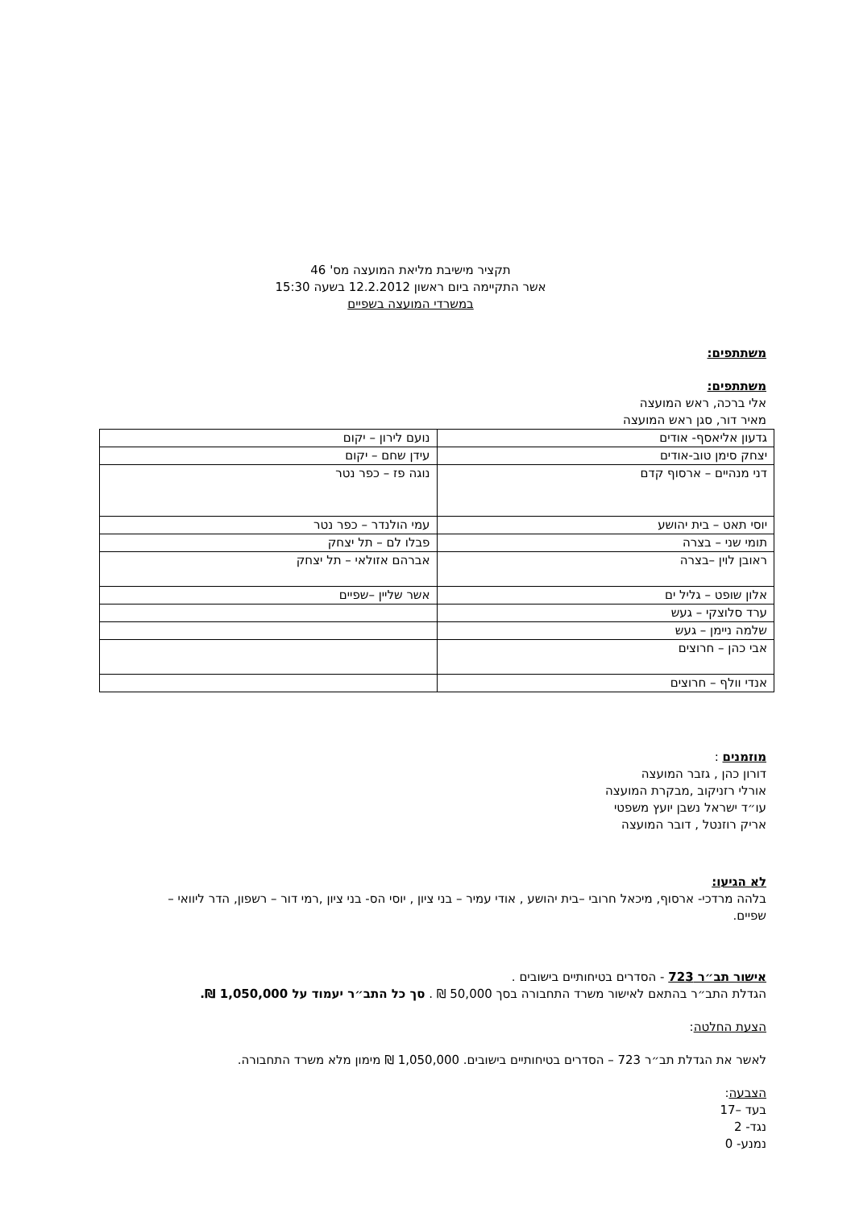תקציר מישיבת מליאת המועצה מס' 46
אשר התקיימה ביום ראשון 12.2.2012 בשעה 15:30
במשרדי המועצה בשפיים
משתתפים:
משתתפים:
אלי ברכה, ראש המועצה
מאיר דור, סגן ראש המועצה
| גדעון אליאסף- אודים | נועם לירון – יקום |
| יצחק סימן טוב-אודים | עידן שחם – יקום |
| דני מנהיים – ארסוף קדם | נוגה פז – כפר נטר |
| יוסי תאט – בית יהושע | עמי הולנדר – כפר נטר |
| תומי שני – בצרה | פבלו לם – תל יצחק |
| ראובן לוין –בצרה | אברהם אזולאי – תל יצחק |
| אלון שופט – גליל ים | אשר שליין –שפיים |
| ערד סלוצקי – געש | |
| שלמה ניימן – געש | |
| אבי כהן – חרוצים | |
| אנדי וולף – חרוצים | |
מוזמנים :
דורון כהן , גזבר המועצה
אורלי רזניקוב ,מבקרת המועצה
עו״ד ישראל נשבן יועץ משפטי
אריק רוזנטל , דובר המועצה
לא הגיעו:
בלהה מרדכי- ארסוף, מיכאל חרובי –בית יהושע , אודי עמיר – בני ציון , יוסי הס- בני ציון ,רמי דור – רשפון, הדר ליוואי –שפיים.
אישור תב״ר 723 - הסדרים בטיחותיים בישובים .
הגדלת התב״ר בהתאם לאישור משרד התחבורה בסך 50,000 ₪ . סך כל התב״ר יעמוד על 1,050,000 ₪.
הצעת החלטה:
לאשר את הגדלת תב״ר 723 – הסדרים בטיחותיים בישובים. 1,050,000 ₪ מימון מלא משרד התחבורה.
הצבעה:
בעד –17
נגד- 2
נמנע- 0